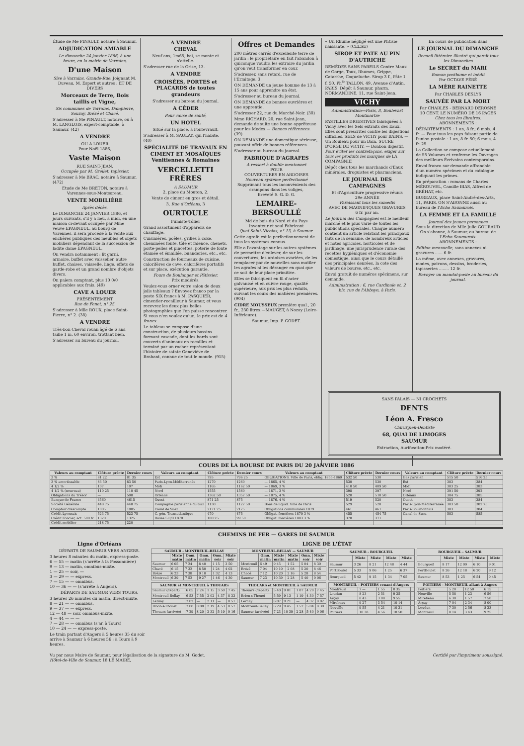Étude de Me PINAULT, notaire à Saumur.
ADJUDICATION AMIABLE
Le dimanche 24 janvier 1886, à une heure, en la mairie de Varrains,
D'une Maison
Sise à Varrains, Grande-Rue, Joignant M. Duveau, M. Espert et autres ; ET DE DIVERS
Morceaux de Terre, Bois taillis et Vigne,
Sis communes de Varrains, Dampierre, Souzay, Brézé et Chacé.
S'adresser à Me PINAULT, notaire, ou à M. LANGLOIS, expert-comptable, à Saumur. (42)
A VENDRE
OU A LOUER
Pour Noël 1886,
Vaste Maison
RUE SAINT-JEAN,
Occupée par M. Grellet, tapissier.
S'adresser à Me BRAC, notaire à Saumur. (472)
Etude de Me BRETON, notaire à Varennes-sous-Montsoreau.
VENTE MOBILIÈRE
Après décès.
Le DIMANCHE 24 JANVIER 1886, et jours suivants, s'il y a lieu, à midi, en une maison ci-devant occupée par Mme veuve EPAGNEUL, au bourg de Varennes, il sera procédé à la vente aux enchères publiques des meubles et objets mobiliers dépendant de la succession de ladite dame EPAGNEUL.
On vendra notamment : lit garni, armoire, buffet avec vaisselier, autre buffet, chaises, vaisselle, linge, effets de garde-robe et un grand nombre d'objets divers.
On paiera comptant, plus 10 0/0 applicables aux frais. (49)
CAVE A LOUER
PRÉSENTEMENT
Rue de Fenet, n° 25.
S'adresser à Mlle ROUX, place Saint-Pierre, n° 2. (38)
A VENDRE
Très-bon Cheval rouan âgé de 6 ans, taille 1 m. 60 environ, trottant bien.
S'adresser au bureau du journal.
A VENDRE
CHEVAL
Neuf ans, 1m65, bai, se monte et s'attelle.
S'adresser rue de la Grise, 13.
A VENDRE
CROISÉES, PORTES et PLACARDS de toutes grandeurs
S'adresser au bureau du journal.
A CÉDER
Pour cause de santé,
UN HOTEL
Situé sur la place, à Fontevrault.
S'adresser à M. SAULAY, qui l'habite. (40)
SPÉCIALITÉ DE TRAVAUX EN CIMENT ET MOSAÏQUES Venitiennes & Romaines
VERCELLETTI FRÈRES
A SAUMUR
2, place du Mouton, 2.
Vente de ciment en gros et détail.
3, Rue d'Orléans, 3
OURTOULE
Fumiste-Tôlier
Grand assortiment d'appareils de chauffage.
Cuisinières, poêles, grilles à coke, cheminées fonte, tôle et faïence, chenets, porte-pelles et pincettes, poterie de fonte étamée et émaillée, buanderies, etc., etc.
Construction de fourneaux de cuisine, calorifères de cave, calorifères portatifs et sur place, exécution garantie.
Fours de Boulanger et Pâtissier.
Prix modérés.
Voulez-vous orner votre salon de deux jolis tableaux ? Envoyez franco par la poste SIX francs à M. PASQUIER, cimentier-rocailleur à Saumur, et vous recevrez les deux plus belles photographies que l'on puisse rencontrer. Si vous n'en voulez qu'un, le prix est de 4 francs.
Le tableau se compose d'une construction, de plusieurs bassins formant cascade, dont les bords sont couverts d'animaux en rocailles et terminé par un rocher représentant l'histoire de sainte Geneviève de Brabant, connue de tout le monde. (915)
Offres et Demandes
200 mètres carrés d'excellente terre de jardin ; le propriétaire en fait l'abandon à quiconque voudra les extraire du jardin qu'on veut transformer en cour.
S'adresser, sans retard, rue de l'Ermitage, 3.
ON DEMANDE un jeune homme de 13 à 15 ans pour apprendre un état.
S'adresser au bureau du journal.
ON DEMANDE de bonnes ouvrières et une apprentie.
S'adresser 22, rue du Marché-Noir. (30)
Mme RICHARD, 20, rue Saint-Jean, demande de suite une bonne apprêteuse pour les Modes.— Bonnes références. (39)
ON DEMANDE une domestique sérieuse, pouvant offrir de bonnes références.
S'adresser au bureau du journal.
FABRIQUE D'AGRAFES
A ressort à double mentonnet
POUR
COUVERTURES EN ARDOISES
Nouveau système perfectionné
Supprimant tous les inconvénients des crampons dans les voliges,
Breveté S. G. D. G.
LEMAIRE-BERSOULLÉ
Md de bois du Nord et du Pays
Inventeur et seul Fabricant
Quai Saint-Nicolas, n° 13, à Saumur.
Cette agrafe est le perfectionnement de tous les systèmes connus.
Elle a l'avantage sur les autres systèmes de permettre d'enlever, de sur les couvertures, les ardoises avariées, de les remplacer par de nouvelles sans mutiler les agrafes ni les déranger en quoi que ce soit de leur place primitive.
Elles se fabriquent en fil d'acier galvanisé et en cuivre rouge, qualité supérieure, aux prix les plus réduits, suivant les cours des matières premières. (904)
CIDRE MOUSSEUX première qual., 20 fr., 230 litres.—MAUGET, à Nozay (Loire-Inférieure).
Saumur, Imp. P. GODET.
« Un Rhume négligé est une Phtisie naissante. » (CELSE)
SIROP ET PATE AU PIN D'AUTRICHE
REMÈDES SANS PAREILS Contre Maux de Gorge, Toux, Rhumes, Grippe, Catarrhe, Coqueluche. Sirop 3 f., Pâte 1 f. 50. Ph<sup>ie</sup> TALLON, 49, Avenue d'Antin, PARIS. Dépôt à Saumur, pharm. NORMANDINE, 11, rue Saint-Jean.
VICHY
Administration—Paris, 8, Boulevart Montmartre
PASTILLES DIGESTIVES fabriquées à Vichy avec les Sels extraits des Eaux. Elles sont prescrites contre les digestions difficiles. SELS de VICHY pour BAINS. — Un Rouleau pour un Bain. SUCRE D'ORGE DE VICHY. — Bonbon digestif. Pour éviter les contrefaçons, exiger sur tous les produits les marques de LA COMPAGNIE
Dépôt chez tous les marchands d'Eaux minérales, droguistes et pharmaciens.
LE JOURNAL DES CAMPAGNES
Et d'Agriculture progressive réunis
29e ANNÉE
Paraissant tous les samedis
AVEC DE MAGNIFIQUES GRAVURES
6 fr. par an.
Le Journal des Campagnes est le meilleur marché et le plus varié de toutes les publications spéciales. Chaque numéro contient un article relatant les principaux faits de la semaine, de nombreux articles et notes agricoles, horticoles et de jardinage, une jurisprudence rurale des recettes hygiéniques et d'économie domestique, ainsi que le cours détaillé des principales denrées, la cote des valeurs de bourse, etc., etc.
Envoi gratuit de numéros spécimens, sur demande.
Administration : 6, rue Cardinale et, 2 bis, rue de l'Abbaye, à Paris.
En cours de publication dans
LE JOURNAL DU DIMANCHE
Recueil littéraire illustré qui paraît tous les Dimanches
Le SECRET du MARI
Roman posthume et inédit
Par OCTAVE FÉRÉ
LA MÈRE RAINETTE
Par CHARLES DESLYS
SAUVÉE PAR LA MORT
Par CHARLES - BERNARD DEROSNE
10 CENT. LE NUMÉRO DE 16 PAGES
Chez tous les libraires.
ABONNEMENTS :
DÉPARTEMENTS : 1 an, 8 fr.; 6 mois, 4 fr. — Pour tous les pays faisant partie de l'union postale : 1 an, 8 fr. 50; 6 mois, 4 fr. 25.
La Collection se compose actuellement de 55 Volumes et renferme les Ouvrages des meilleurs Écrivains contemporains.
Envoi franco sur demande affranchie d'un numéro spécimen et du catalogue indiquant les primes.
En préparation : romans de Charles MÉROUVEL, Camille BIAS, Alfred de BRÉHAT, etc.
BUREAUX, place Saint-André-des-Arts, 11, PARIS. ON S'ABONNE aussi au bureau de l'Echo Saumurois.
LA FEMME ET LA FAMILLE
Journal des jeunes personnes
Sous la direction de Mlle Julie GOURAUD
On s'abonne, à Saumur, au bureau de l'Echo Saumurois.
ABONNEMENTS :
Edition mensuelle, sans annexes ni gravures ...... 6 fr.
La même, avec annexes, gravures, modes, patrons, dessins, broderies, tapisseries ........ 12 fr.
Envoyer un mandat-poste au bureau du journal.
SANS PALAIS — NI CROCHETS
DENTS
Léon A. Fresco
Chirurgien-Dentiste
68, QUAI DE LIMOGES
SAUMUR
Extraction, Aurification-Prix modéré.
COURS DE LA BOURSE DE PARIS DU 20 JANVIER 1886
| Valeurs au comptant | Clôture précte | Dernier cours | Valeurs au comptant | Clôture précte | Dernier cours | Valeurs au comptant | Clôture précte | Dernier cours | Valeurs au comptant | Clôture précte | Dernier cours |
| --- | --- | --- | --- | --- | --- | --- | --- | --- | --- | --- | --- |
| 3 % | 81 22 | 81 35 | Est | 795 | 796 25 | OBLIGATIONS. Ville de Paris, oblig. 1855-1860 | 532 50 | 530 | Gaz parisien | 515 50 | 516 25 |
| 3 % amortissable | 83 50 | 83 50 | Paris-Lyon-Méditerranée | 1270 | 1260 | — 1865, 4 % | 530 | 530 | Est | 383 | 384 |
| 4 1/2 % | 107 | 107 | Midi | 1165 | 1162 50 | — 1869, 3 % | 410 50 | 409 50 | Midi | 383 25 | 383 |
| 4 1/2 % (nouveau) | 110 25 | 110 45 | Nord | 1555 | 1560 | — 1871, 3 % | 398 | 397 | Nord | 391 50 | 392 |
| Obligations du Trésor | — | 508 | Orléans | 1362 50 | 1357 50 | — 1875, 4 % | 520 | 518 50 | Orléans | 384 75 | 385 |
| Banque de France | 4560 | 4615 | Ouest | 871 25 | 875 | — 1876, 4 % | 519 | 520 | Ouest | 383 | 384 |
| Société Générale | 448 75 | 448 75 | Compagnie parisienne du Gaz | 1130 | 1127 50 | Bons de liquid. Ville de Paris | 529 | 528 | Paris-Lyon-Méditerranée | 383 50 | 382 75 |
| Comptoir d'escompte | 1005 | 1005 | Canal de Suez | 2171 25 | 2175 | Obligations communales 1879 | 461 | 461 | Paris-Bourbonnais | 383 | 384 |
| Crédit Lyonnais | 523 75 | 523 75 | C. gén. Transatlantique | 470 | 475 | Obligat. foncières 1879 3 % | 455 | 454 75 | Canal de Suez | 583 | 585 |
| Crédit Foncier, act. 500 fr. | 1320 | 1325 | Russe 5 0/0 1870 | 100 25 | 99 50 | Obligat. foncières 1883 3 % | 370 | 371 | | | |
| Crédit mobilier | 218 75 | 220 | | | | | | | | | |
CHEMINS DE FER — GARES DE SAUMUR
Ligne d'Orléans
DÉPARTS DE SAUMUR VERS ANGERS.
3 heures 8 minutes du matin, express-poste.
6 — 55 — matin (s'arrête à la Possonnière)
9 — 13 — matin, omnibus-mixte.
1 — 25 — soir, —
3 — 29 — — express.
7 — 15 — — omnibus.
10 — 36 — — (s'arrête à Angers).
DÉPARTS DE SAUMUR VERS TOURS.
3 heures 26 minutes du matin, direct-mixte.
8 — 21 — — omnibus.
9 — 37 — — express.
12 — 48 — soir, omnibus-mixte.
4 — 44 — — —
7 — 28 — — omnibus (s'ar. à Tours)
10 — 24 — — express-poste.
Le train partant d'Angers à 5 heures 35 du soir arrive à Saumur à 6 heures 56 ; à Tours à 9 heures.
LIGNE DE L'ÉTAT
| SAUMUR - MONTREUIL-BELLAY | | | | | |
| --- | --- | --- | --- | --- | --- |
| | Mixte matin | Omn. matin | Omn. matin | Omn. soir | Mixte soir |
| Saumur | 6 05 | 7 24 | 8 40 | 1 15 | 3 50 |
| Chacé | 6 15 | 7 32 | 8 50 | 1 24 | 4 02 |
| Brézé | 6 23 | 7 38 | 9 10 | 1 32 | 4 13 |
| Montreuil | 6 39 | 7 52 | 9 27 | 1 46 | 4 30 |
| MONTREUIL-BELLAY — SAUMUR | | | | | |
| --- | --- | --- | --- | --- | --- |
| | Omn. matin | Mixte matin | Mixte matin | Omn. soir | Mixte soir |
| Montreuil | 6 49 | 9 45 | 1 52 | 5 04 | 8 30 |
| Brézé | 7 04 | 10 10 | 2 08 | 5 20 | 8 46 |
| Chacé | 7 12 | 10 20 | 2 16 | 5 28 | 8 54 |
| Saumur | 7 23 | 10 39 | 2 28 | 5 40 | 9 06 |
| SAUMUR - BOURGUEIL | | | | |
| --- | --- | --- | --- | --- |
| | Mixte | Mixte | Mixte | Mixte |
| Saumur | 3 26 | 8 21 | 12 48 | 4 44 |
| PortBoulet | 5 33 | 9 06 | 1 25 | 6 37 |
| Bourgueil | 5 42 | 9 15 | 1 34 | 7 05 |
| BOURGUEIL - SAUMUR | | | | |
| --- | --- | --- | --- | --- |
| | Mixte | Mixte | Mixte | Mixte |
| Bourgueil | 8 17 | 12 09 | 6 10 | 9 01 |
| PortBoulet | 8 26 | 12 18 | 6 20 | 9 12 |
| Saumur | 8 53 | 1 25 | 6 54 | 9 45 |
| SAUMUR et MONTREUIL à THOUARS | | | | | |
| --- | --- | --- | --- | --- | --- |
| Saumur (départ) | 6 05 | 7 24 | 1 15 | 3 50 | 7 45 |
| Montreuil-Bellay | 6 53 | 7 55 | 2 02 | 4 37 | 8 33 |
| Lernay | 7 02 | — | 2 11 | — | 8 51 |
| Brion-s-Thouet | 7 08 | 8 08 | 2 19 | 4 53 | 8 57 |
| Thouars (arrivée) | 7 29 | 8 20 | 2 32 | 5 19 | 9 16 |
| THOUARS et MONTREUIL à SAUMUR | | | | | |
| --- | --- | --- | --- | --- | --- |
| Thouars (départ) | 5 40 | 9 01 | 1 07 | 4 20 | 7 45 |
| Brion-s-Thouet | 5 59 | 9 13 | 1 19 | 4 30 | 7 57 |
| Lernay | 6 07 | 9 21 | — | 4 37 | 8 02 |
| Montreuil-Bellay | 6 29 | 9 45 | 1 52 | 5 04 | 8 30 |
| Saumur (arrivée) | 7 23 | 10 39 | 2 28 | 5 40 | 9 06 |
| MONTREUIL - POITIERS venant d'Angers | | | | |
| --- | --- | --- | --- | --- |
| Montreuil | 7 — | 1 55 | 8 35 | |
| Loudun | 8 23 | 2 51 | 9 35 | |
| Arçay | 8 43 | 3 08 | 9 55 | |
| Mirebeau | 9 27 | 3 54 | 10 14 | |
| Neuville | 9 55 | 4 21 | 10 31 | |
| Poitiers | 10 38 | 4 56 | 10 50 | |
| POITIERS - MONTREUIL allant à Angers | | | | |
| --- | --- | --- | --- | --- |
| Poitiers | 5 20 | 12 50 | 6 15 | |
| Neuville | 5 58 | 1 23 | 6 56 | |
| Mirebeau | 6 30 | 1 57 | 7 58 | |
| Arçay | 7 04 | 2 34 | 8 00 | |
| Loudun | 7 30 | 2 56 | 8 23 | |
| Montreuil | 8 14 | 3 43 | 9 25 | |
Vu par nous Maire de Saumur, pour légalisation de la signature de M. Godet.
Hôtel-de-Ville de Saumur, 18 LE MAIRE,
Certifié par l'imprimeur soussigné.